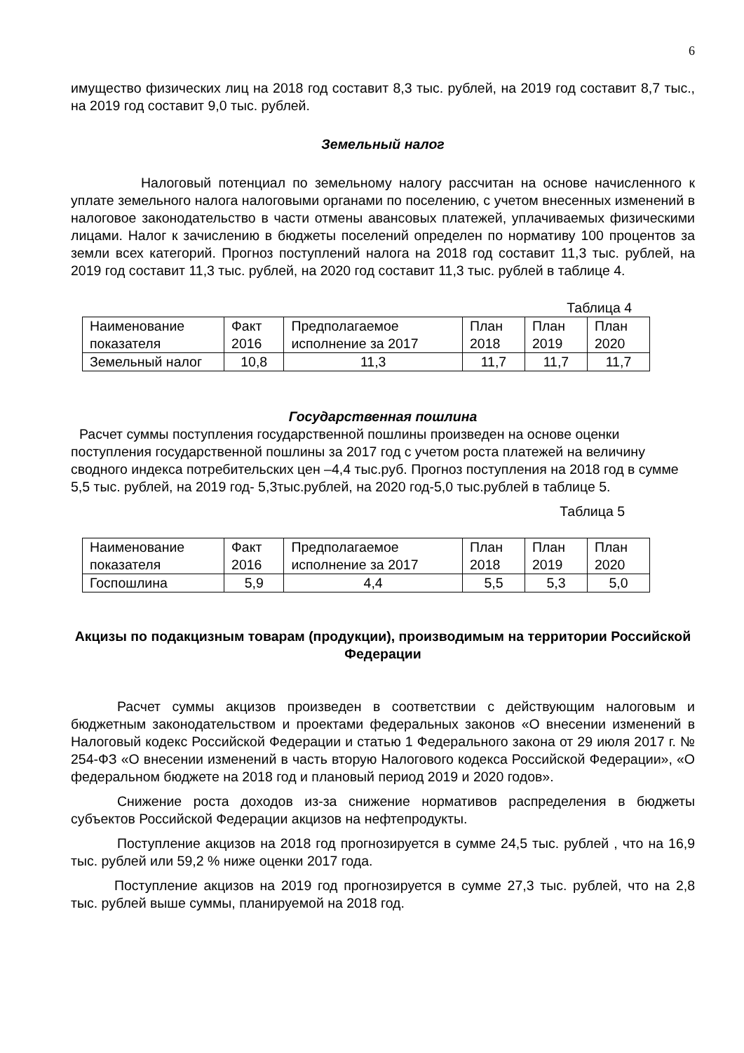6
имущество физических лиц на 2018 год составит 8,3 тыс. рублей, на 2019 год составит 8,7 тыс., на 2019 год составит 9,0 тыс. рублей.
Земельный налог
Налоговый потенциал по земельному налогу рассчитан на основе начисленного к уплате земельного налога налоговыми органами по поселению, с учетом внесенных изменений в налоговое законодательство в части отмены авансовых платежей, уплачиваемых физическими лицами. Налог к зачислению в бюджеты поселений определен по нормативу 100 процентов за земли всех категорий. Прогноз поступлений налога на 2018 год составит 11,3 тыс. рублей, на 2019 год составит 11,3 тыс. рублей, на 2020 год составит 11,3 тыс. рублей в таблице 4.
Таблица 4
| Наименование показателя | Факт 2016 | Предполагаемое исполнение за 2017 | План 2018 | План 2019 | План 2020 |
| Земельный налог | 10,8 | 11,3 | 11,7 | 11,7 | 11,7 |
Государственная пошлина
Расчет суммы поступления государственной пошлины произведен на основе оценки поступления государственной пошлины за 2017 год с учетом роста платежей на величину сводного индекса потребительских цен –4,4 тыс.руб. Прогноз поступления на 2018 год в сумме 5,5 тыс. рублей, на 2019 год- 5,3тыс.рублей, на 2020 год-5,0 тыс.рублей в таблице 5.
Таблица 5
| Наименование показателя | Факт 2016 | Предполагаемое исполнение за 2017 | План 2018 | План 2019 | План 2020 |
| Госпошлина | 5,9 | 4,4 | 5,5 | 5,3 | 5,0 |
Акцизы по подакцизным товарам (продукции), производимым на территории Российской Федерации
Расчет суммы акцизов произведен в соответствии с действующим налоговым и бюджетным законодательством и проектами федеральных законов «О внесении изменений в Налоговый кодекс Российской Федерации и статью 1 Федерального закона от 29 июля 2017 г. № 254-ФЗ «О внесении изменений в часть вторую Налогового кодекса Российской Федерации», «О федеральном бюджете на 2018 год и плановый период 2019 и 2020 годов».
Снижение роста доходов из-за снижение нормативов распределения в бюджеты субъектов Российской Федерации акцизов на нефтепродукты.
Поступление акцизов на 2018 год прогнозируется в сумме 24,5 тыс. рублей , что на 16,9 тыс. рублей или 59,2 % ниже оценки 2017 года.
Поступление акцизов на 2019 год прогнозируется в сумме 27,3 тыс. рублей, что на 2,8 тыс. рублей выше суммы, планируемой на 2018 год.